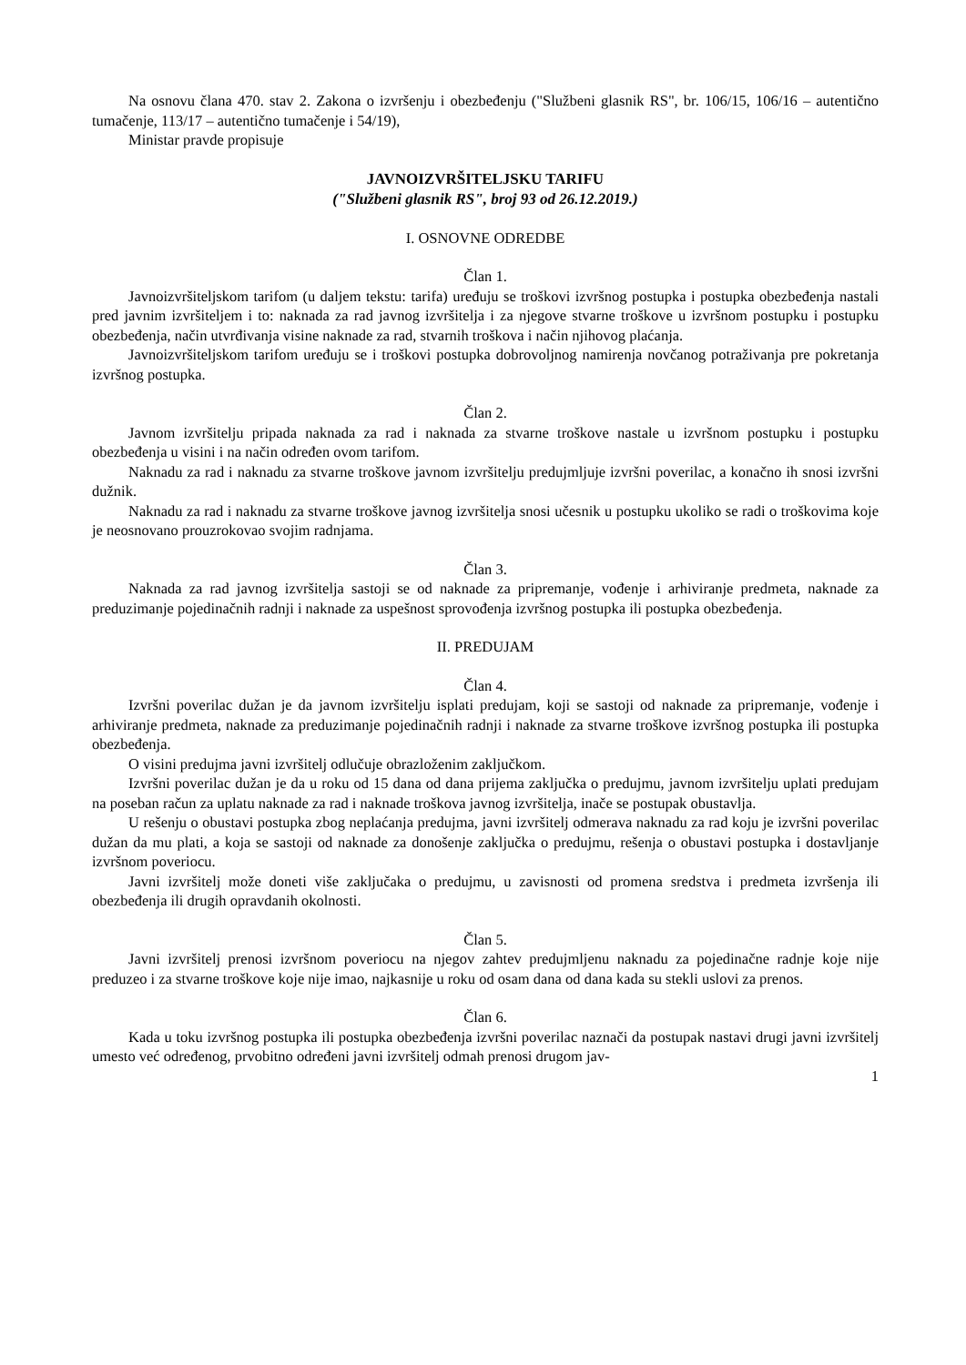Na osnovu člana 470. stav 2. Zakona o izvršenju i obezbeđenju ("Službeni glasnik RS", br. 106/15, 106/16 – autentično tumačenje, 113/17 – autentično tumačenje i 54/19),
Ministar pravde propisuje
JAVNOIZVRŠITELJSKU TARIFU
("Službeni glasnik RS", broj 93 od 26.12.2019.)
I. OSNOVNE ODREDBE
Član 1.
Javnoizvršiteljskom tarifom (u daljem tekstu: tarifa) uređuju se troškovi izvršnog postupka i postupka obezbeđenja nastali pred javnim izvršiteljem i to: naknada za rad javnog izvršitelja i za njegove stvarne troškove u izvršnom postupku i postupku obezbeđenja, način utvrđivanja visine naknade za rad, stvarnih troškova i način njihovog plaćanja.
Javnoizvršiteljskom tarifom uređuju se i troškovi postupka dobrovoljnog namirenja novčanog potraživanja pre pokretanja izvršnog postupka.
Član 2.
Javnom izvršitelju pripada naknada za rad i naknada za stvarne troškove nastale u izvršnom postupku i postupku obezbeđenja u visini i na način određen ovom tarifom.
Naknadu za rad i naknadu za stvarne troškove javnom izvršitelju predujmljuje izvršni poverilac, a konačno ih snosi izvršni dužnik.
Naknadu za rad i naknadu za stvarne troškove javnog izvršitelja snosi učesnik u postupku ukoliko se radi o troškovima koje je neosnovano prouzrokovao svojim radnjama.
Član 3.
Naknada za rad javnog izvršitelja sastoji se od naknade za pripremanje, vođenje i arhiviranje predmeta, naknade za preduzimanje pojedinačnih radnji i naknade za uspešnost sprovođenja izvršnog postupka ili postupka obezbeđenja.
II. PREDUJAM
Član 4.
Izvršni poverilac dužan je da javnom izvršitelju isplati predujam, koji se sastoji od naknade za pripremanje, vođenje i arhiviranje predmeta, naknade za preduzimanje pojedinačnih radnji i naknade za stvarne troškove izvršnog postupka ili postupka obezbeđenja.
O visini predujma javni izvršitelj odlučuje obrazloženim zaključkom.
Izvršni poverilac dužan je da u roku od 15 dana od dana prijema zaključka o predujmu, javnom izvršitelju uplati predujam na poseban račun za uplatu naknade za rad i naknade troškova javnog izvršitelja, inače se postupak obustavlja.
U rešenju o obustavi postupka zbog neplaćanja predujma, javni izvršitelj odmerava naknadu za rad koju je izvršni poverilac dužan da mu plati, a koja se sastoji od naknade za donošenje zaključka o predujmu, rešenja o obustavi postupka i dostavljanje izvršnom poveriocu.
Javni izvršitelj može doneti više zaključaka o predujmu, u zavisnosti od promena sredstva i predmeta izvršenja ili obezbeđenja ili drugih opravdanih okolnosti.
Član 5.
Javni izvršitelj prenosi izvršnom poveriocu na njegov zahtev predujmljenu naknadu za pojedinačne radnje koje nije preduzeo i za stvarne troškove koje nije imao, najkasnije u roku od osam dana od dana kada su stekli uslovi za prenos.
Član 6.
Kada u toku izvršnog postupka ili postupka obezbeđenja izvršni poverilac naznači da postupak nastavi drugi javni izvršitelj umesto već određenog, prvobitno određeni javni izvršitelj odmah prenosi drugom jav-
1